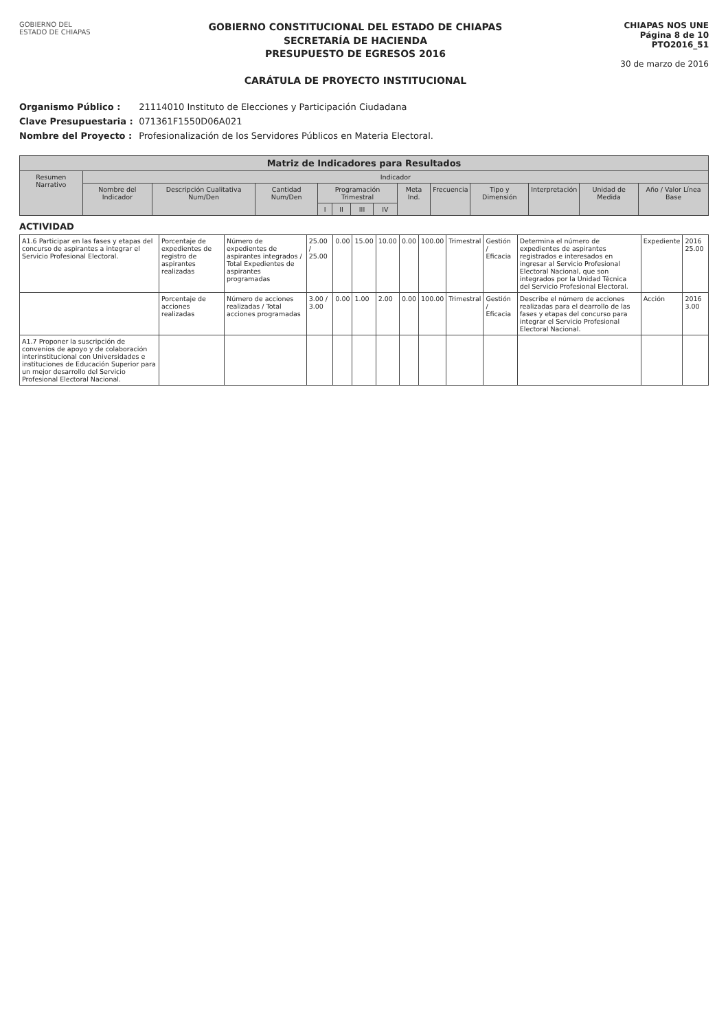GOBIERNO DEL
ESTADO DE CHIAPAS
GOBIERNO CONSTITUCIONAL DEL ESTADO DE CHIAPAS
SECRETARÍA DE HACIENDA
PRESUPUESTO DE EGRESOS 2016
CARÁTULA DE PROYECTO INSTITUCIONAL
CHIAPAS NOS UNE
Página 8 de 10
PTO2016_51
30 de marzo de 2016
Organismo Público : 21114010 Instituto de Elecciones y Participación Ciudadana
Clave Presupuestaria : 071361F1550D06A021
Nombre del Proyecto : Profesionalización de los Servidores Públicos en Materia Electoral.
| Matriz de Indicadores para Resultados | | | | | | | | | | | | | |
| --- | --- | --- | --- | --- | --- | --- | --- | --- | --- | --- | --- | --- | --- |
| Resumen Narrativo | Indicador | | | | | | | | | | | | |
| | Nombre del Indicador | Descripción Cualitativa Num/Den | Cantidad Num/Den | Programación Trimestral | | | | Meta Ind. | Frecuencia | Tipo y Dimensión | Interpretación | Unidad de Medida | Año / Valor Línea Base |
| | | | | I | II | III | IV | | | | | | |
ACTIVIDAD
| A1.6 Participar en las fases y etapas del concurso de aspirantes a integrar el Servicio Profesional Electoral. | Porcentaje de expedientes de registro de aspirantes realizadas | Número de expedientes de aspirantes integrados / Total Expedientes de aspirantes programadas | 25.00 / 25.00 | 0.00 | 15.00 | 10.00 | 0.00 | 100.00 | Trimestral | Gestión / Eficacia | Determina el número de expedientes de aspirantes registrados e interesados en ingresar al Servicio Profesional Electoral Nacional, que son integrados por la Unidad Técnica del Servicio Profesional Electoral. | Expediente | 2016 25.00 |
| | Porcentaje de acciones realizadas | Número de acciones realizadas / Total acciones programadas | 3.00 / 3.00 | 0.00 | 1.00 | 2.00 | 0.00 | 100.00 | Trimestral | Gestión / Eficacia | Describe el número de acciones realizadas para el dearrollo de las fases y etapas del concurso para integrar el Servicio Profesional Electoral Nacional. | Acción | 2016 3.00 |
| A1.7 Proponer la suscripción de convenios de apoyo y de colaboración interinstitucional con Universidades e instituciones de Educación Superior para un mejor desarrollo del Servicio Profesional Electoral Nacional. | | | | | | | | | | | | | |